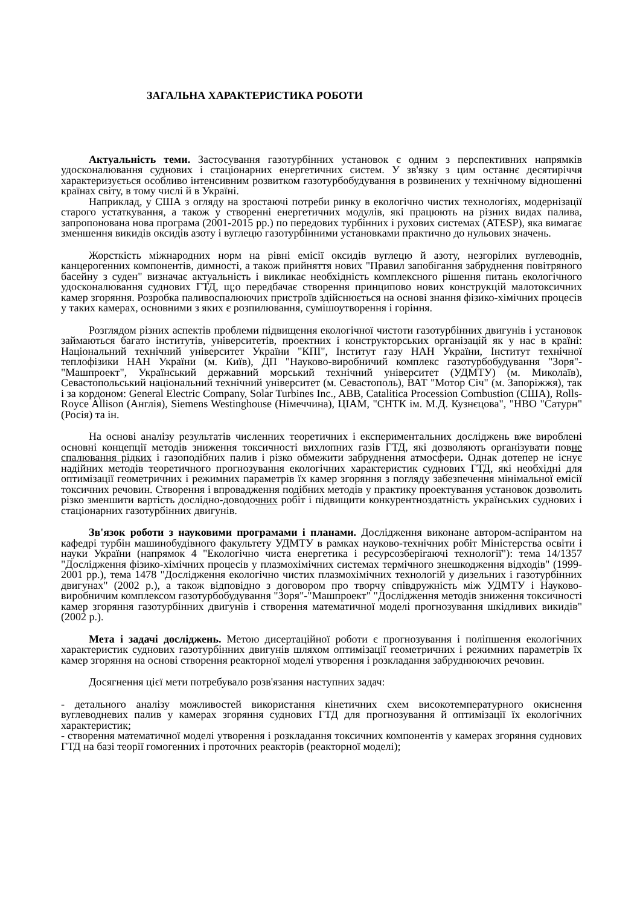ЗАГАЛЬНА ХАРАКТЕРИСТИКА РОБОТИ
Актуальність теми. Застосування газотурбінних установок є одним з перспективних напрямків удосконалювання суднових і стаціонарних енергетичних систем. У зв'язку з цим останнє десятиріччя характеризується особливо інтенсивним розвитком газотурбобудування в розвинених у технічному відношенні країнах світу, в тому числі й в Україні.
Наприклад, у США з огляду на зростаючі потреби ринку в екологічно чистих технологіях, модернізації старого устаткування, а також у створенні енергетичних модулів, які працюють на різних видах палива, запропонована нова програма (2001-2015 рр.) по передових турбінних і рухових системах (ATESP), яка вимагає зменшення викидів оксидів азоту і вуглецю газотурбінними установками практично до нульових значень.
Жорсткість міжнародних норм на рівні емісії оксидів вуглецю й азоту, незгорілих вуглеводнів, канцерогенних компонентів, димності, а також прийняття нових "Правил запобігання забруднення повітряного басейну з суден" визначає актуальність і викликає необхідність комплексного рішення питань екологічного удосконалювання суднових ГТД, щ;о передбачає створення принципово нових конструкцій малотоксичних камер згоряння. Розробка паливоспалюючих пристроїв здійснюється на основі знання фізико-хімічних процесів у таких камерах, основними з яких є розпилювання, сумішоутворення і горіння.
Розглядом різних аспектів проблеми підвищення екологічної чистоти газотурбінних двигунів і установок займаються багато інститутів, університетів, проектних і конструкторських організацій як у нас в країні: Національний технічний університет України "КПІ", Інститут газу НАН України, Інститут технічної теплофізики НАН України (м. Київ), ДП "Науково-виробничий комплекс газотурбобудування "Зоря"-"Машпроект", Український державний морський технічний університет (УДМТУ) (м. Миколаїв), Севастопольський національний технічний університет (м. Севастополь), ВАТ "Мотор Січ" (м. Запоріжжя), так і за кордоном: General Electric Company, Solar Turbines Inc., ABB, Catalitica Procession Combustion (США), Rolls-Royce Allison (Англія), Siemens Westinghouse (Німеччина), ЦІАМ, "СНТК ім. М.Д. Кузнєцова", "НВО "Сатурн" (Росія) та ін.
На основі аналізу результатів численних теоретичних і експериментальних досліджень вже вироблені основні концепції методів зниження токсичності вихлопних газів ГТД, які дозволяють організувати повне спалювання рідких і газоподібних палив і різко обмежити забруднення атмосфери. Однак дотепер не існує надійних методів теоретичного прогнозування екологічних характеристик суднових ГТД, які необхідні для оптимізації геометричних і режимних параметрів їх камер згоряння з погляду забезпечення мінімальної емісії токсичних речовин. Створення і впровадження подібних методів у практику проектування установок дозволить різко зменшити вартість дослідно-доводочних робіт і підвищити конкурентноздатність українських суднових і стаціонарних газотурбінних двигунів.
Зв'язок роботи з науковими програмами і планами. Дослідження виконане автором-аспірантом на кафедрі турбін машинобудівного факультету УДМТУ в рамках науково-технічних робіт Міністерства освіти і науки України (напрямок 4 "Екологічно чиста енергетика і ресурсозберігаючі технології"): тема 14/1357 "Дослідження фізико-хімічних процесів у плазмохімічних системах термічного знешкодження відходів" (1999-2001 рр.), тема 1478 "Дослідження екологічно чистих плазмохімічних технологій у дизельних і газотурбінних двигунах" (2002 р.), а також відповідно з договором про творчу співдружність між УДМТУ і Науково-виробничим комплексом газотурбобудування "Зоря"-"Машпроект" "Дослідження методів зниження токсичності камер згоряння газотурбінних двигунів і створення математичної моделі прогнозування шкідливих викидів" (2002 р.).
Мета і задачі досліджень. Метою дисертаційної роботи є прогнозування і поліпшення екологічних характеристик суднових газотурбінних двигунів шляхом оптимізації геометричних і режимних параметрів їх камер згоряння на основі створення реакторної моделі утворення і розкладання забруднюючих речовин.
Досягнення цієї мети потребувало розв'язання наступних задач:
- детального аналізу можливостей використання кінетичних схем високотемпературного окиснення вуглеводневих палив у камерах згоряння суднових ГТД для прогнозування й оптимізації їх екологічних характеристик;
- створення математичної моделі утворення і розкладання токсичних компонентів у камерах згоряння суднових ГТД на базі теорії гомогенних і проточних реакторів (реакторної моделі);